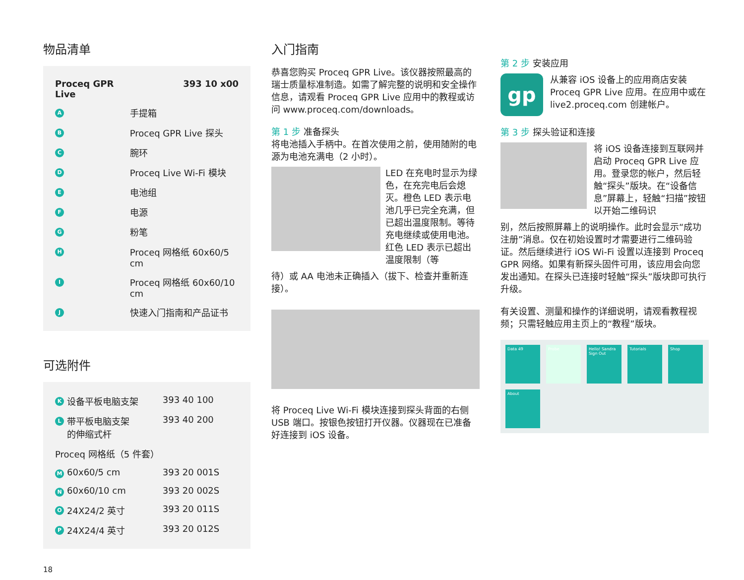物品清单
| Proceq GPR Live | | 393 10 x00 |
| A | 手提箱 | |
| B | Proceq GPR Live 探头 | |
| C | 腕环 | |
| D | Proceq Live Wi-Fi 模块 | |
| E | 电池组 | |
| F | 电源 | |
| G | 粉笔 | |
| H | Proceq 网格纸 60x60/5 cm | |
| I | Proceq 网格纸 60x60/10 cm | |
| J | 快速入门指南和产品证书 | |
可选附件
| K | 设备平板电脑支架 | 393 40 100 |
| L | 带平板电脑支架 的伸缩式杆 | 393 40 200 |
| Proceq 网格纸（5 件套） | | |
| M | 60x60/5 cm | 393 20 001S |
| N | 60x60/10 cm | 393 20 002S |
| O | 24X24/2 英寸 | 393 20 011S |
| P | 24X24/4 英寸 | 393 20 012S |
18
入门指南
恭喜您购买 Proceq GPR Live。该仪器按照最高的瑞士质量标准制造。如需了解完整的说明和安全操作信息，请观看 Proceq GPR Live 应用中的教程或访问 www.proceq.com/downloads。
第 1 步 准备探头
将电池插入手柄中。在首次使用之前，使用随附的电源为电池充满电（2 小时）。
LED 在充电时显示为绿色，在充完电后会熄灭。橙色 LED 表示电池几乎已完全充满，但已超出温度限制。等待充电继续或使用电池。红色 LED 表示已超出温度限制（等
待）或 AA 电池未正确插入（拔下、检查并重新连接）。
将 Proceq Live Wi-Fi 模块连接到探头背面的右侧 USB 端口。按银色按钮打开仪器。仪器现在已准备好连接到 iOS 设备。
第 2 步 安装应用
gp
从兼容 iOS 设备上的应用商店安装 Proceq GPR Live 应用。在应用中或在 live2.proceq.com 创建帐户。
第 3 步 探头验证和连接
将 iOS 设备连接到互联网并启动 Proceq GPR Live 应用。登录您的帐户，然后轻触“探头”版块。在“设备信息”屏幕上，轻触“扫描”按钮以开始二维码识
别，然后按照屏幕上的说明操作。此时会显示“成功注册”消息。仅在初始设置时才需要进行二维码验证。然后继续进行 iOS Wi-Fi 设置以连接到 Proceq GPR 网络。如果有新探头固件可用，该应用会向您发出通知。在探头已连接时轻触“探头”版块即可执行升级。
有关设置、测量和操作的详细说明，请观看教程视频；只需轻触应用主页上的“教程”版块。
Data 49
Probe
Hello! Sandra
Sign Out
Tutorials
Shop
About